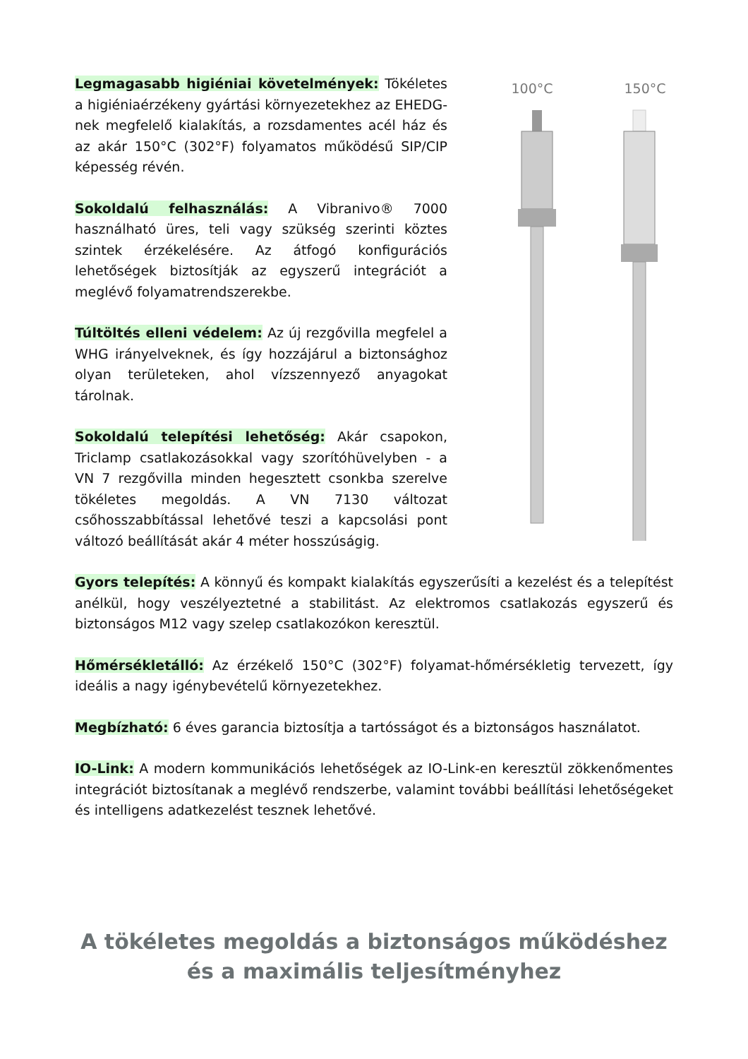Legmagasabb higiéniai követelmények: Tökéletes a higiéniaérzékeny gyártási környezetekhez az EHEDG-nek megfelelő kialakítás, a rozsdamentes acél ház és az akár 150°C (302°F) folyamatos működésű SIP/CIP képesség révén.
Sokoldalú felhasználás: A Vibranivo® 7000 használható üres, teli vagy szükség szerinti köztes szintek érzékelésére. Az átfogó konfigurációs lehetőségek biztosítják az egyszerű integrációt a meglévő folyamatrendszerekbe.
Túltöltés elleni védelem: Az új rezgővilla megfelel a WHG irányelveknek, és így hozzájárul a biztonsághoz olyan területeken, ahol vízszennyező anyagokat tárolnak.
Sokoldalú telepítési lehetőség: Akár csapokon, Triclamp csatlakozásokkal vagy szorítóhüvelyben - a VN 7 rezgővilla minden hegesztett csonkba szerelve tökéletes megoldás. A VN 7130 változat csőhosszabbítással lehetővé teszi a kapcsolási pont változó beállítását akár 4 méter hosszúságig.
100°C 150°C
Gyors telepítés: A könnyű és kompakt kialakítás egyszerűsíti a kezelést és a telepítést anélkül, hogy veszélyeztetné a stabilitást. Az elektromos csatlakozás egyszerű és biztonságos M12 vagy szelep csatlakozókon keresztül.
Hőmérsékletálló: Az érzékelő 150°C (302°F) folyamat-hőmérsékletig tervezett, így ideális a nagy igénybevételű környezetekhez.
Megbízható: 6 éves garancia biztosítja a tartósságot és a biztonságos használatot.
IO-Link: A modern kommunikációs lehetőségek az IO-Link-en keresztül zökkenőmentes integrációt biztosítanak a meglévő rendszerbe, valamint további beállítási lehetőségeket és intelligens adatkezelést tesznek lehetővé.
A tökéletes megoldás a biztonságos működéshez
és a maximális teljesítményhez